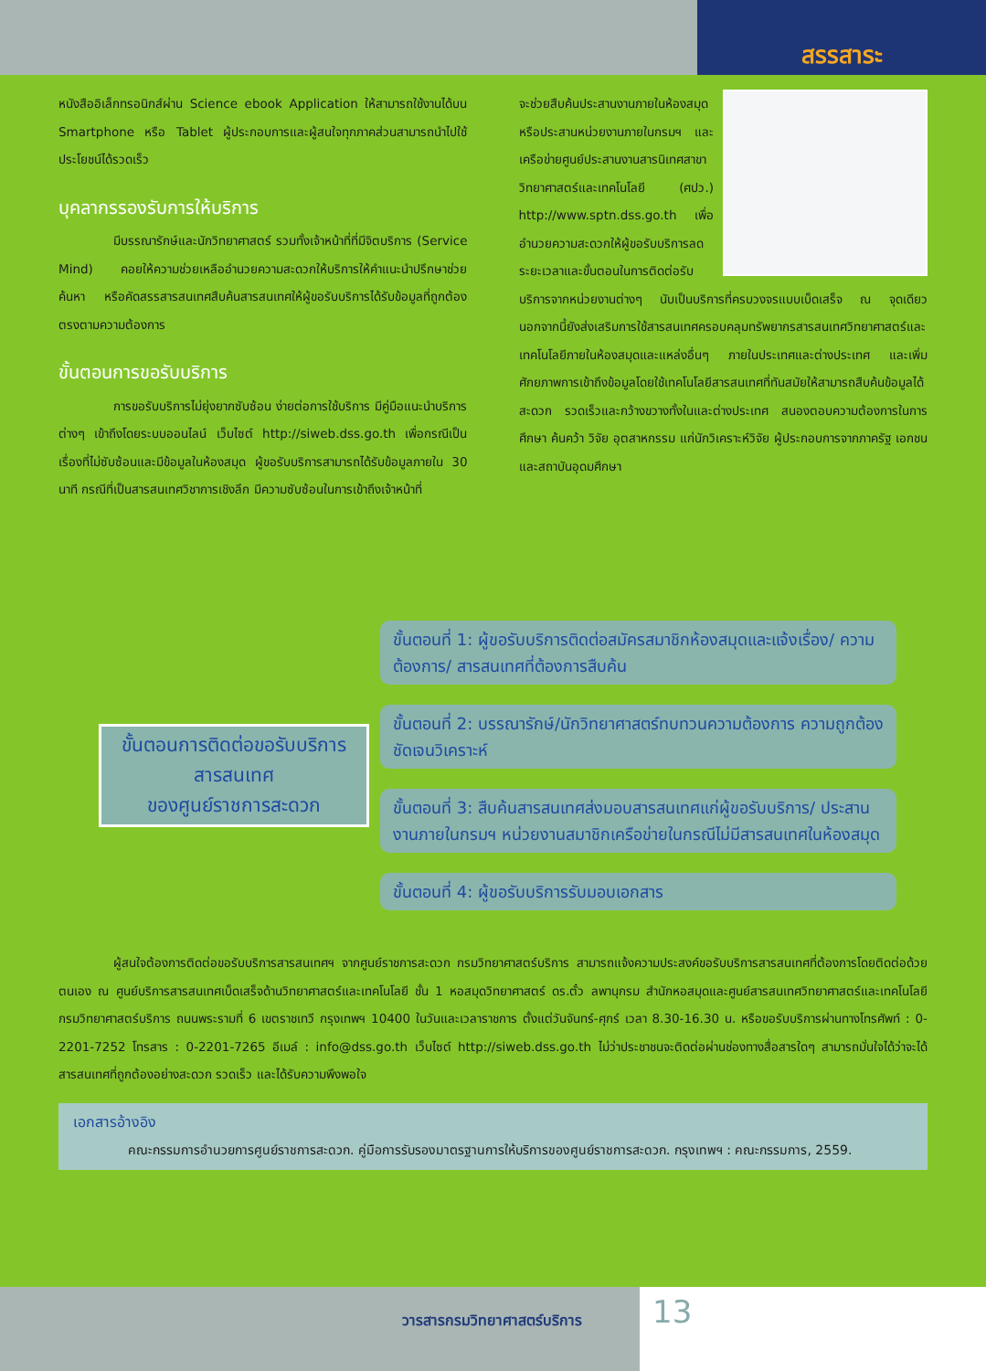สรรสาระ
หนังสืออิเล็กทรอนิกส์ผ่าน Science ebook Application ให้สามารถใช้งานได้บน Smartphone หรือ Tablet ผู้ประกอบการและผู้สนใจทุกภาคส่วนสามารถนำไปใช้ประโยชน์ได้รวดเร็ว
บุคลากรรองรับการให้บริการ
มีบรรณารักษ์และนักวิทยาศาสตร์ รวมทั้งเจ้าหน้าที่ที่มีจิตบริการ (Service Mind) คอยให้ความช่วยเหลืออำนวยความสะดวกให้บริการให้คำแนะนำปรึกษาช่วยค้นหา หรือคัดสรรสารสนเทศสืบค้นสารสนเทศให้ผู้ขอรับบริการได้รับข้อมูลที่ถูกต้องตรงตามความต้องการ
ขั้นตอนการขอรับบริการ
การขอรับบริการไม่ยุ่งยากซับซ้อน ง่ายต่อการใช้บริการ มีคู่มือแนะนำบริการต่างๆ เข้าถึงโดยระบบออนไลน์ เว็บไซต์ http://siweb.dss.go.th เพื่อกรณีเป็นเรื่องที่ไม่ซับซ้อนและมีข้อมูลในห้องสมุด ผู้ขอรับบริการสามารถได้รับข้อมูลภายใน 30 นาที กรณีที่เป็นสารสนเทศวิชาการเชิงลึก มีความซับซ้อนในการเข้าถึงเจ้าหน้าที่
จะช่วยสืบค้นประสานงานภายในห้องสมุด หรือประสานหน่วยงานภายในกรมฯ และเครือข่ายศูนย์ประสานงานสารนิเทศสาขาวิทยาศาสตร์และเทคโนโลยี (ศปว.) http://www.sptn.dss.go.th เพื่ออำนวยความสะดวกให้ผู้ขอรับบริการลดระยะเวลาและขั้นตอนในการติดต่อรับบริการจากหน่วยงานต่างๆ นับเป็นบริการที่ครบวงจรแบบเบ็ดเสร็จ ณ จุดเดียว นอกจากนี้ยังส่งเสริมการใช้สารสนเทศครอบคลุมทรัพยากรสารสนเทศวิทยาศาสตร์และเทคโนโลยีภายในห้องสมุดและแหล่งอื่นๆ ภายในประเทศและต่างประเทศ และเพิ่มศักยภาพการเข้าถึงข้อมูลโดยใช้เทคโนโลยีสารสนเทศที่ทันสมัยให้สามารถสืบค้นข้อมูลได้สะดวก รวดเร็วและกว้างขวางทั้งในและต่างประเทศ สนองตอบความต้องการในการศึกษา ค้นคว้า วิจัย อุตสาหกรรม แก่นักวิเคราะห์วิจัย ผู้ประกอบการจากภาครัฐ เอกชน และสถาบันอุดมศึกษา
ขั้นตอนการติดต่อขอรับบริการ
สารสนเทศ
ของศูนย์ราชการสะดวก
ขั้นตอนที่ 1: ผู้ขอรับบริการติดต่อสมัครสมาชิกห้องสมุดและแจ้งเรื่อง/ ความต้องการ/ สารสนเทศที่ต้องการสืบค้น
ขั้นตอนที่ 2: บรรณารักษ์/นักวิทยาศาสตร์ทบทวนความต้องการ ความถูกต้องชัดเจนวิเคราะห์
ขั้นตอนที่ 3: สืบค้นสารสนเทศส่งมอบสารสนเทศแก่ผู้ขอรับบริการ/ ประสานงานภายในกรมฯ หน่วยงานสมาชิกเครือข่ายในกรณีไม่มีสารสนเทศในห้องสมุด
ขั้นตอนที่ 4: ผู้ขอรับบริการรับมอบเอกสาร
ผู้สนใจต้องการติดต่อขอรับบริการสารสนเทศฯ จากศูนย์ราชการสะดวก กรมวิทยาศาสตร์บริการ สามารถแจ้งความประสงค์ขอรับบริการสารสนเทศที่ต้องการโดยติดต่อด้วยตนเอง ณ ศูนย์บริการสารสนเทศเบ็ดเสร็จด้านวิทยาศาสตร์และเทคโนโลยี ชั้น 1 หอสมุดวิทยาศาสตร์ ดร.ตั๋ว ลพานุกรม สำนักหอสมุดและศูนย์สารสนเทศวิทยาศาสตร์และเทคโนโลยี กรมวิทยาศาสตร์บริการ ถนนพระรามที่ 6 เขตราชเทวี กรุงเทพฯ 10400 ในวันและเวลาราชการ ตั้งแต่วันจันทร์-ศุกร์ เวลา 8.30-16.30 น. หรือขอรับบริการผ่านทางโทรศัพท์ : 0-2201-7252 โทรสาร : 0-2201-7265 อีเมล์ : info@dss.go.th เว็บไซต์ http://siweb.dss.go.th ไม่ว่าประชาชนจะติดต่อผ่านช่องทางสื่อสารใดๆ สามารถมั่นใจได้ว่าจะได้สารสนเทศที่ถูกต้องอย่างสะดวก รวดเร็ว และได้รับความพึงพอใจ
เอกสารอ้างอิง
คณะกรรมการอำนวยการศูนย์ราชการสะดวก. คู่มือการรับรองมาตรฐานการให้บริการของศูนย์ราชการสะดวก. กรุงเทพฯ : คณะกรรมการ, 2559.
วารสารกรมวิทยาศาสตร์บริการ 13